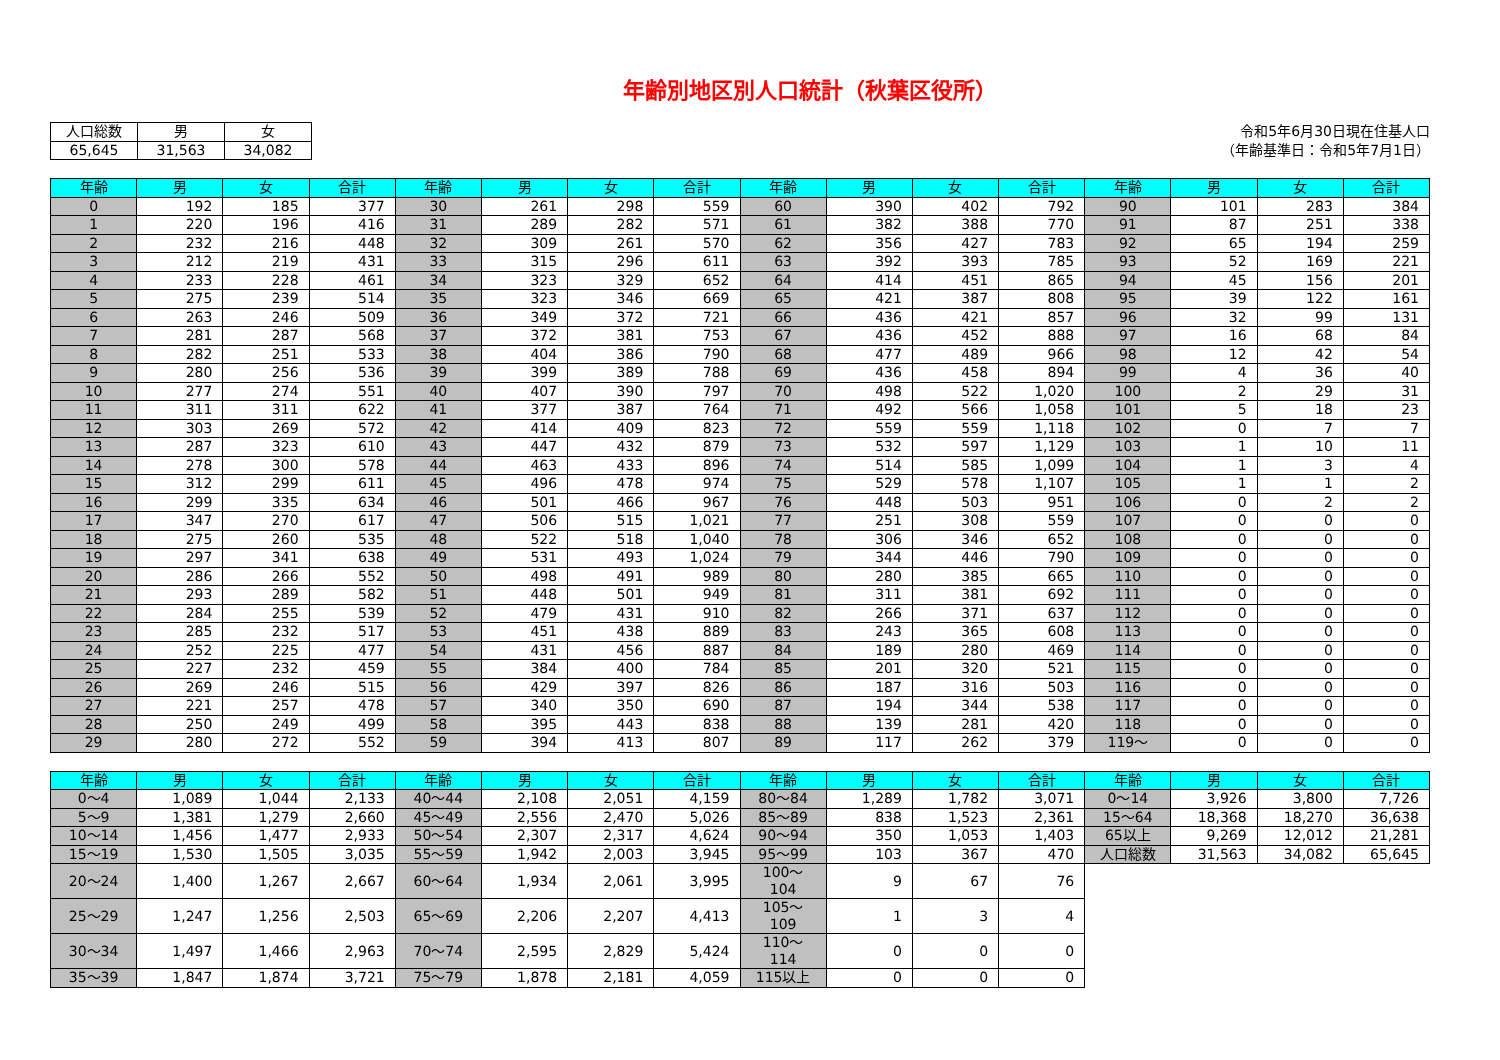年齢別地区別人口統計（秋葉区役所）
| 人口総数 | 男 | 女 |
| 65,645 | 31,563 | 34,082 |
令和5年6月30日現在住基人口
（年齢基準日：令和5年7月1日）
| 年齢 | 男 | 女 | 合計 | 年齢 | 男 | 女 | 合計 | 年齢 | 男 | 女 | 合計 | 年齢 | 男 | 女 | 合計 |
| --- | --- | --- | --- | --- | --- | --- | --- | --- | --- | --- | --- | --- | --- | --- | --- |
| 0 | 192 | 185 | 377 | 30 | 261 | 298 | 559 | 60 | 390 | 402 | 792 | 90 | 101 | 283 | 384 |
| 1 | 220 | 196 | 416 | 31 | 289 | 282 | 571 | 61 | 382 | 388 | 770 | 91 | 87 | 251 | 338 |
| 2 | 232 | 216 | 448 | 32 | 309 | 261 | 570 | 62 | 356 | 427 | 783 | 92 | 65 | 194 | 259 |
| 3 | 212 | 219 | 431 | 33 | 315 | 296 | 611 | 63 | 392 | 393 | 785 | 93 | 52 | 169 | 221 |
| 4 | 233 | 228 | 461 | 34 | 323 | 329 | 652 | 64 | 414 | 451 | 865 | 94 | 45 | 156 | 201 |
| 5 | 275 | 239 | 514 | 35 | 323 | 346 | 669 | 65 | 421 | 387 | 808 | 95 | 39 | 122 | 161 |
| 6 | 263 | 246 | 509 | 36 | 349 | 372 | 721 | 66 | 436 | 421 | 857 | 96 | 32 | 99 | 131 |
| 7 | 281 | 287 | 568 | 37 | 372 | 381 | 753 | 67 | 436 | 452 | 888 | 97 | 16 | 68 | 84 |
| 8 | 282 | 251 | 533 | 38 | 404 | 386 | 790 | 68 | 477 | 489 | 966 | 98 | 12 | 42 | 54 |
| 9 | 280 | 256 | 536 | 39 | 399 | 389 | 788 | 69 | 436 | 458 | 894 | 99 | 4 | 36 | 40 |
| 10 | 277 | 274 | 551 | 40 | 407 | 390 | 797 | 70 | 498 | 522 | 1,020 | 100 | 2 | 29 | 31 |
| 11 | 311 | 311 | 622 | 41 | 377 | 387 | 764 | 71 | 492 | 566 | 1,058 | 101 | 5 | 18 | 23 |
| 12 | 303 | 269 | 572 | 42 | 414 | 409 | 823 | 72 | 559 | 559 | 1,118 | 102 | 0 | 7 | 7 |
| 13 | 287 | 323 | 610 | 43 | 447 | 432 | 879 | 73 | 532 | 597 | 1,129 | 103 | 1 | 10 | 11 |
| 14 | 278 | 300 | 578 | 44 | 463 | 433 | 896 | 74 | 514 | 585 | 1,099 | 104 | 1 | 3 | 4 |
| 15 | 312 | 299 | 611 | 45 | 496 | 478 | 974 | 75 | 529 | 578 | 1,107 | 105 | 1 | 1 | 2 |
| 16 | 299 | 335 | 634 | 46 | 501 | 466 | 967 | 76 | 448 | 503 | 951 | 106 | 0 | 2 | 2 |
| 17 | 347 | 270 | 617 | 47 | 506 | 515 | 1,021 | 77 | 251 | 308 | 559 | 107 | 0 | 0 | 0 |
| 18 | 275 | 260 | 535 | 48 | 522 | 518 | 1,040 | 78 | 306 | 346 | 652 | 108 | 0 | 0 | 0 |
| 19 | 297 | 341 | 638 | 49 | 531 | 493 | 1,024 | 79 | 344 | 446 | 790 | 109 | 0 | 0 | 0 |
| 20 | 286 | 266 | 552 | 50 | 498 | 491 | 989 | 80 | 280 | 385 | 665 | 110 | 0 | 0 | 0 |
| 21 | 293 | 289 | 582 | 51 | 448 | 501 | 949 | 81 | 311 | 381 | 692 | 111 | 0 | 0 | 0 |
| 22 | 284 | 255 | 539 | 52 | 479 | 431 | 910 | 82 | 266 | 371 | 637 | 112 | 0 | 0 | 0 |
| 23 | 285 | 232 | 517 | 53 | 451 | 438 | 889 | 83 | 243 | 365 | 608 | 113 | 0 | 0 | 0 |
| 24 | 252 | 225 | 477 | 54 | 431 | 456 | 887 | 84 | 189 | 280 | 469 | 114 | 0 | 0 | 0 |
| 25 | 227 | 232 | 459 | 55 | 384 | 400 | 784 | 85 | 201 | 320 | 521 | 115 | 0 | 0 | 0 |
| 26 | 269 | 246 | 515 | 56 | 429 | 397 | 826 | 86 | 187 | 316 | 503 | 116 | 0 | 0 | 0 |
| 27 | 221 | 257 | 478 | 57 | 340 | 350 | 690 | 87 | 194 | 344 | 538 | 117 | 0 | 0 | 0 |
| 28 | 250 | 249 | 499 | 58 | 395 | 443 | 838 | 88 | 139 | 281 | 420 | 118 | 0 | 0 | 0 |
| 29 | 280 | 272 | 552 | 59 | 394 | 413 | 807 | 89 | 117 | 262 | 379 | 119～ | 0 | 0 | 0 |
| 年齢 | 男 | 女 | 合計 | 年齢 | 男 | 女 | 合計 | 年齢 | 男 | 女 | 合計 | 年齢 | 男 | 女 | 合計 |
| --- | --- | --- | --- | --- | --- | --- | --- | --- | --- | --- | --- | --- | --- | --- | --- |
| 0～4 | 1,089 | 1,044 | 2,133 | 40～44 | 2,108 | 2,051 | 4,159 | 80～84 | 1,289 | 1,782 | 3,071 | 0～14 | 3,926 | 3,800 | 7,726 |
| 5～9 | 1,381 | 1,279 | 2,660 | 45～49 | 2,556 | 2,470 | 5,026 | 85～89 | 838 | 1,523 | 2,361 | 15～64 | 18,368 | 18,270 | 36,638 |
| 10～14 | 1,456 | 1,477 | 2,933 | 50～54 | 2,307 | 2,317 | 4,624 | 90～94 | 350 | 1,053 | 1,403 | 65以上 | 9,269 | 12,012 | 21,281 |
| 15～19 | 1,530 | 1,505 | 3,035 | 55～59 | 1,942 | 2,003 | 3,945 | 95～99 | 103 | 367 | 470 | 人口総数 | 31,563 | 34,082 | 65,645 |
| 20～24 | 1,400 | 1,267 | 2,667 | 60～64 | 1,934 | 2,061 | 3,995 | 100～104 | 9 | 67 | 76 | | | | |
| 25～29 | 1,247 | 1,256 | 2,503 | 65～69 | 2,206 | 2,207 | 4,413 | 105～109 | 1 | 3 | 4 | | | | |
| 30～34 | 1,497 | 1,466 | 2,963 | 70～74 | 2,595 | 2,829 | 5,424 | 110～114 | 0 | 0 | 0 | | | | |
| 35～39 | 1,847 | 1,874 | 3,721 | 75～79 | 1,878 | 2,181 | 4,059 | 115以上 | 0 | 0 | 0 | | | | |